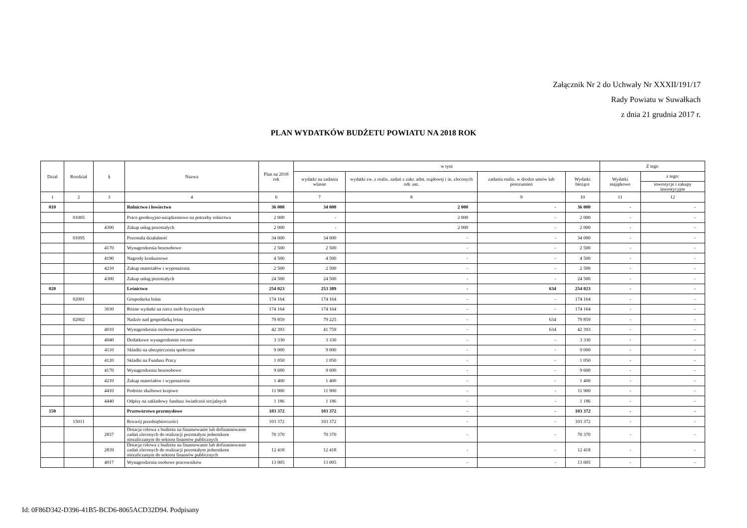Załącznik Nr 2 do Uchwały Nr XXXII/191/17
Rady Powiatu w Suwałkach
z dnia 21 grudnia 2017 r.
PLAN WYDATKÓW BUDŻETU POWIATU NA 2018 ROK
| Dział | Rozdział | § | Nazwa | Plan na 2018 rok | w tym | | | | Z tego | |
| --- | --- | --- | --- | --- | --- | --- | --- | --- | --- | --- |
| | | | | | wydatki na zadania własne | wydatki zw. z realiz. zadań z zakr. adm. rządowej i in. zleconych odr. ust. | zadania realiz. w drodze umów lub porozumień | Wydatki bieżące | Wydatki majątkowe | z tego: |
| | | | | | | | | | | inwestycje i zakupy inwestycyjne |
| 1 | 2 | 3 | 4 | 6 | 7 | 8 | 9 | 10 | 11 | 12 |
| 010 | | | Rolnictwo i łowiectwo | 36 000 | 34 000 | 2 000 | - | 36 000 | - | - |
| | 01005 | | Prace geodezyjno-urządzeniowe na potrzeby rolnictwa | 2 000 | - | 2 000 | - | 2 000 | - | - |
| | | 4300 | Zakup usług pozostałych | 2 000 | - | 2 000 | - | 2 000 | - | - |
| | 01095 | | Pozostała działalność | 34 000 | 34 000 | - | - | 34 000 | - | - |
| | | 4170 | Wynagrodzenia bezosobowe | 2 500 | 2 500 | - | - | 2 500 | - | - |
| | | 4190 | Nagrody konkursowe | 4 500 | 4 500 | - | - | 4 500 | - | - |
| | | 4210 | Zakup materiałów i wyposażenia | 2 500 | 2 500 | - | - | 2 500 | - | - |
| | | 4300 | Zakup usług pozostałych | 24 500 | 24 500 | - | - | 24 500 | - | - |
| 020 | | | Leśnictwo | 254 023 | 253 389 | - | 634 | 254 023 | - | - |
| | 02001 | | Gospodarka leśna | 174 164 | 174 164 | - | - | 174 164 | - | - |
| | | 3030 | Różne wydatki na rzecz osób fizycznych | 174 164 | 174 164 | - | - | 174 164 | - | - |
| | 02002 | | Nadzór nad gospodarką leśną | 79 859 | 79 225 | - | 634 | 79 859 | - | - |
| | | 4010 | Wynagrodzenia osobowe pracowników | 42 393 | 41 759 | - | 634 | 42 393 | - | - |
| | | 4040 | Dodatkowe wynagrodzenie roczne | 3 330 | 3 330 | - | - | 3 330 | - | - |
| | | 4110 | Składki na ubezpieczenia społeczne | 9 000 | 9 000 | - | - | 9 000 | - | - |
| | | 4120 | Składki na Fundusz Pracy | 1 050 | 1 050 | - | - | 1 050 | - | - |
| | | 4170 | Wynagrodzenia bezosobowe | 9 600 | 9 600 | - | - | 9 600 | - | - |
| | | 4210 | Zakup materiałów i wyposażenia | 1 400 | 1 400 | - | - | 1 400 | - | - |
| | | 4410 | Podróże służbowe krajowe | 11 900 | 11 900 | - | - | 11 900 | - | - |
| | | 4440 | Odpisy na zakładowy fundusz świadczeń socjalnych | 1 186 | 1 186 | - | - | 1 186 | - | - |
| 150 | | | Przetwórstwo przemysłowe | 103 372 | 103 372 | - | - | 103 372 | - | - |
| | 15011 | | Rozwój przedsiębiorczości | 103 372 | 103 372 | - | - | 103 372 | - | - |
| | | 2837 | Dotacja celowa z budżetu na finansowanie lub dofinansowanie zadań zleconych do realizacji pozostałym jednostkom niezaliczanym do sektora finansów publicznych | 70 370 | 70 370 | - | - | 70 370 | - | - |
| | | 2839 | Dotacja celowa z budżetu na finansowanie lub dofinansowanie zadań zleconych do realizacji pozostałym jednostkom niezaliczanym do sektora finansów publicznych | 12 418 | 12 418 | - | - | 12 418 | - | - |
| | | 4017 | Wynagrodzenia osobowe pracowników | 13 005 | 13 005 | - | - | 13 005 | - | - |
Id: 0F86D342-D396-41B5-BCD6-8065ACD32D94. Podpisany